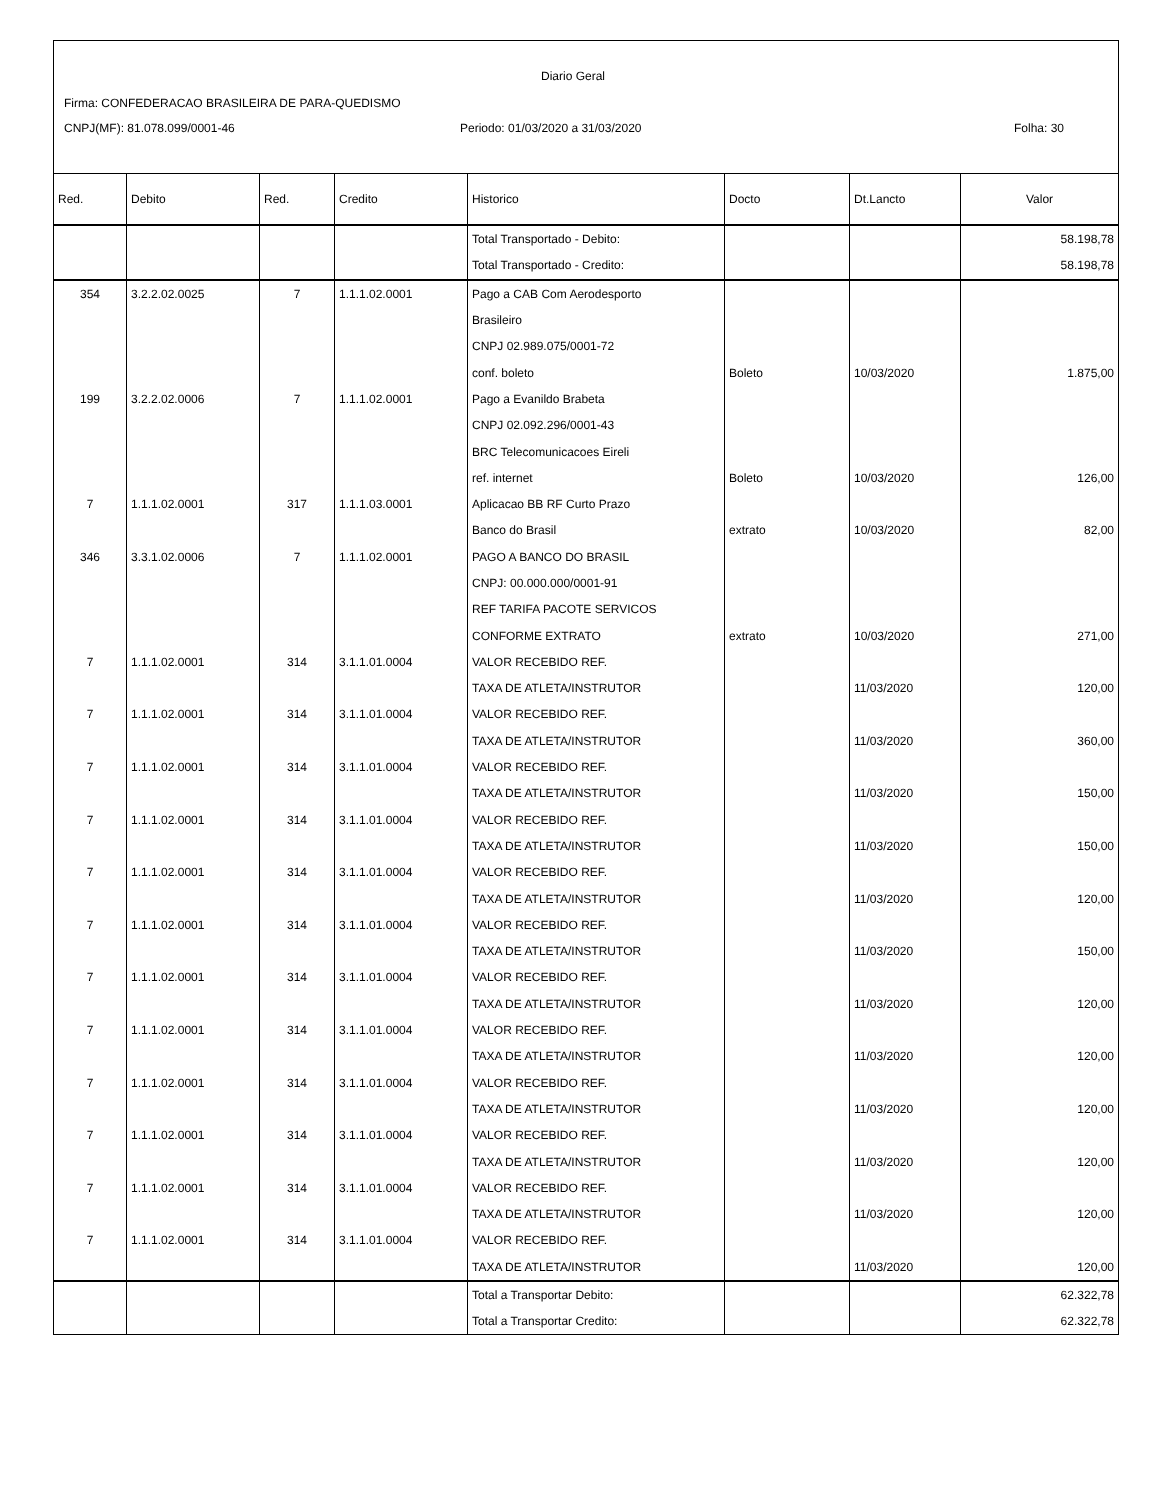Diario Geral
Firma: CONFEDERACAO BRASILEIRA DE PARA-QUEDISMO
CNPJ(MF): 81.078.099/0001-46
Periodo: 01/03/2020 a 31/03/2020
Folha: 30
| Red. | Debito | Red. | Credito | Historico | Docto | Dt.Lancto | Valor |
| --- | --- | --- | --- | --- | --- | --- | --- |
| | | | | Total Transportado - Debito: | | | 58.198,78 |
| | | | | Total Transportado - Credito: | | | 58.198,78 |
| 354 | 3.2.2.02.0025 | 7 | 1.1.1.02.0001 | Pago a CAB Com Aerodesporto | | | |
| | | | | Brasileiro | | | |
| | | | | CNPJ 02.989.075/0001-72 | | | |
| | | | | conf. boleto | Boleto | 10/03/2020 | 1.875,00 |
| 199 | 3.2.2.02.0006 | 7 | 1.1.1.02.0001 | Pago a Evanildo Brabeta | | | |
| | | | | CNPJ 02.092.296/0001-43 | | | |
| | | | | BRC Telecomunicacoes Eireli | | | |
| | | | | ref. internet | Boleto | 10/03/2020 | 126,00 |
| 7 | 1.1.1.02.0001 | 317 | 1.1.1.03.0001 | Aplicacao BB RF Curto Prazo | | | |
| | | | | Banco do Brasil | extrato | 10/03/2020 | 82,00 |
| 346 | 3.3.1.02.0006 | 7 | 1.1.1.02.0001 | PAGO A BANCO DO BRASIL | | | |
| | | | | CNPJ: 00.000.000/0001-91 | | | |
| | | | | REF TARIFA PACOTE SERVICOS | | | |
| | | | | CONFORME EXTRATO | extrato | 10/03/2020 | 271,00 |
| 7 | 1.1.1.02.0001 | 314 | 3.1.1.01.0004 | VALOR RECEBIDO REF. | | | |
| | | | | TAXA DE ATLETA/INSTRUTOR | | 11/03/2020 | 120,00 |
| 7 | 1.1.1.02.0001 | 314 | 3.1.1.01.0004 | VALOR RECEBIDO REF. | | | |
| | | | | TAXA DE ATLETA/INSTRUTOR | | 11/03/2020 | 360,00 |
| 7 | 1.1.1.02.0001 | 314 | 3.1.1.01.0004 | VALOR RECEBIDO REF. | | | |
| | | | | TAXA DE ATLETA/INSTRUTOR | | 11/03/2020 | 150,00 |
| 7 | 1.1.1.02.0001 | 314 | 3.1.1.01.0004 | VALOR RECEBIDO REF. | | | |
| | | | | TAXA DE ATLETA/INSTRUTOR | | 11/03/2020 | 150,00 |
| 7 | 1.1.1.02.0001 | 314 | 3.1.1.01.0004 | VALOR RECEBIDO REF. | | | |
| | | | | TAXA DE ATLETA/INSTRUTOR | | 11/03/2020 | 120,00 |
| 7 | 1.1.1.02.0001 | 314 | 3.1.1.01.0004 | VALOR RECEBIDO REF. | | | |
| | | | | TAXA DE ATLETA/INSTRUTOR | | 11/03/2020 | 150,00 |
| 7 | 1.1.1.02.0001 | 314 | 3.1.1.01.0004 | VALOR RECEBIDO REF. | | | |
| | | | | TAXA DE ATLETA/INSTRUTOR | | 11/03/2020 | 120,00 |
| 7 | 1.1.1.02.0001 | 314 | 3.1.1.01.0004 | VALOR RECEBIDO REF. | | | |
| | | | | TAXA DE ATLETA/INSTRUTOR | | 11/03/2020 | 120,00 |
| 7 | 1.1.1.02.0001 | 314 | 3.1.1.01.0004 | VALOR RECEBIDO REF. | | | |
| | | | | TAXA DE ATLETA/INSTRUTOR | | 11/03/2020 | 120,00 |
| 7 | 1.1.1.02.0001 | 314 | 3.1.1.01.0004 | VALOR RECEBIDO REF. | | | |
| | | | | TAXA DE ATLETA/INSTRUTOR | | 11/03/2020 | 120,00 |
| 7 | 1.1.1.02.0001 | 314 | 3.1.1.01.0004 | VALOR RECEBIDO REF. | | | |
| | | | | TAXA DE ATLETA/INSTRUTOR | | 11/03/2020 | 120,00 |
| 7 | 1.1.1.02.0001 | 314 | 3.1.1.01.0004 | VALOR RECEBIDO REF. | | | |
| | | | | TAXA DE ATLETA/INSTRUTOR | | 11/03/2020 | 120,00 |
| | | | | Total a Transportar Debito: | | | 62.322,78 |
| | | | | Total a Transportar Credito: | | | 62.322,78 |